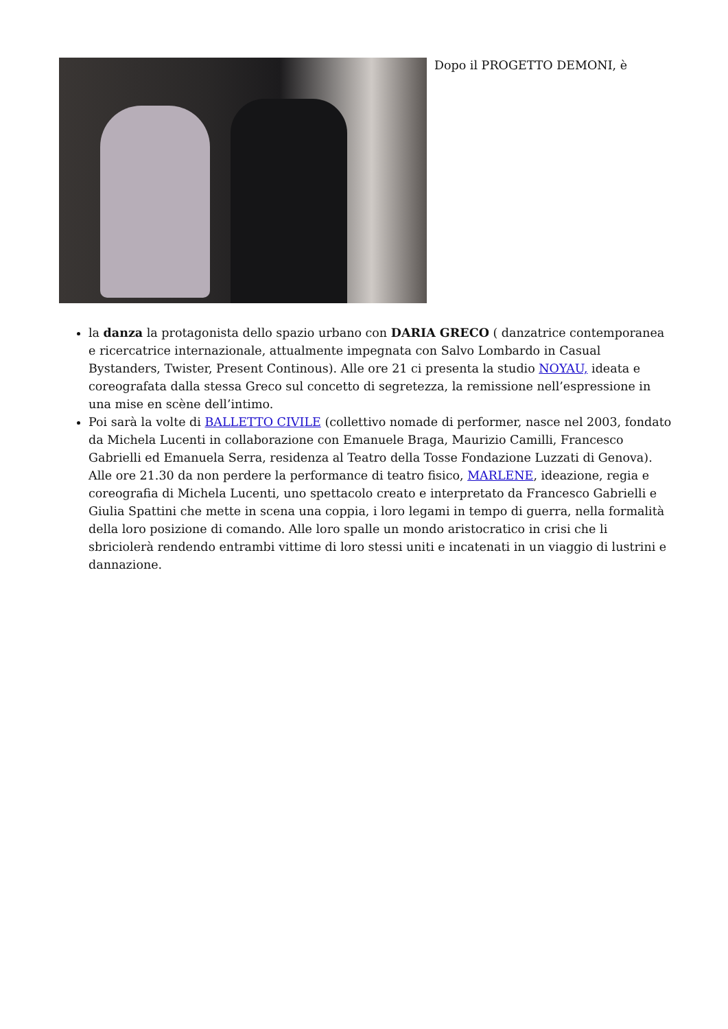Dopo il PROGETTO DEMONI, è
la danza la protagonista dello spazio urbano con DARIA GRECO ( danzatrice contemporanea e ricercatrice internazionale, attualmente impegnata con Salvo Lombardo in Casual Bystanders, Twister, Present Continous). Alle ore 21 ci presenta la studio NOYAU, ideata e coreografata dalla stessa Greco sul concetto di segretezza, la remissione nell’espressione in una mise en scène dell’intimo.
Poi sarà la volte di BALLETTO CIVILE (collettivo nomade di performer, nasce nel 2003, fondato da Michela Lucenti in collaborazione con Emanuele Braga, Maurizio Camilli, Francesco Gabrielli ed Emanuela Serra, residenza al Teatro della Tosse Fondazione Luzzati di Genova). Alle ore 21.30 da non perdere la performance di teatro fisico, MARLENE, ideazione, regia e coreografia di Michela Lucenti, uno spettacolo creato e interpretato da Francesco Gabrielli e Giulia Spattini che mette in scena una coppia, i loro legami in tempo di guerra, nella formalità della loro posizione di comando. Alle loro spalle un mondo aristocratico in crisi che li sbriciolerà rendendo entrambi vittime di loro stessi uniti e incatenati in un viaggio di lustrini e dannazione.